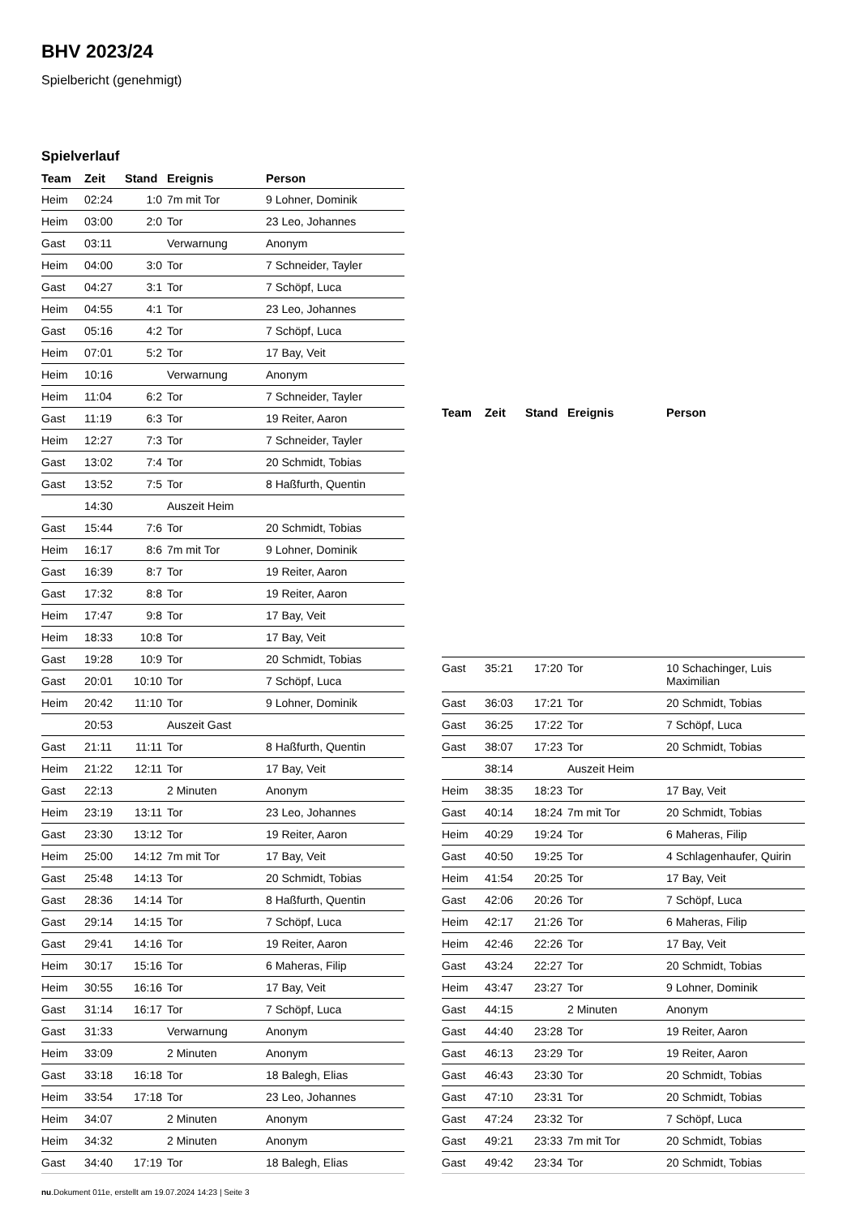BHV 2023/24
Spielbericht (genehmigt)
Spielverlauf
| Team | Zeit | Stand | Ereignis | Person |
| --- | --- | --- | --- | --- |
| Heim | 02:24 | 1:0 | 7m mit Tor | 9 Lohner, Dominik |
| Heim | 03:00 | 2:0 | Tor | 23 Leo, Johannes |
| Gast | 03:11 | | Verwarnung | Anonym |
| Heim | 04:00 | 3:0 | Tor | 7 Schneider, Tayler |
| Gast | 04:27 | 3:1 | Tor | 7 Schöpf, Luca |
| Heim | 04:55 | 4:1 | Tor | 23 Leo, Johannes |
| Gast | 05:16 | 4:2 | Tor | 7 Schöpf, Luca |
| Heim | 07:01 | 5:2 | Tor | 17 Bay, Veit |
| Heim | 10:16 | | Verwarnung | Anonym |
| Heim | 11:04 | 6:2 | Tor | 7 Schneider, Tayler |
| Gast | 11:19 | 6:3 | Tor | 19 Reiter, Aaron |
| Heim | 12:27 | 7:3 | Tor | 7 Schneider, Tayler |
| Gast | 13:02 | 7:4 | Tor | 20 Schmidt, Tobias |
| Gast | 13:52 | 7:5 | Tor | 8 Haßfurth, Quentin |
| | 14:30 | | Auszeit Heim | |
| Gast | 15:44 | 7:6 | Tor | 20 Schmidt, Tobias |
| Heim | 16:17 | 8:6 | 7m mit Tor | 9 Lohner, Dominik |
| Gast | 16:39 | 8:7 | Tor | 19 Reiter, Aaron |
| Gast | 17:32 | 8:8 | Tor | 19 Reiter, Aaron |
| Heim | 17:47 | 9:8 | Tor | 17 Bay, Veit |
| Heim | 18:33 | 10:8 | Tor | 17 Bay, Veit |
| Gast | 19:28 | 10:9 | Tor | 20 Schmidt, Tobias |
| Gast | 20:01 | 10:10 | Tor | 7 Schöpf, Luca |
| Heim | 20:42 | 11:10 | Tor | 9 Lohner, Dominik |
| | 20:53 | | Auszeit Gast | |
| Gast | 21:11 | 11:11 | Tor | 8 Haßfurth, Quentin |
| Heim | 21:22 | 12:11 | Tor | 17 Bay, Veit |
| Gast | 22:13 | | 2 Minuten | Anonym |
| Heim | 23:19 | 13:11 | Tor | 23 Leo, Johannes |
| Gast | 23:30 | 13:12 | Tor | 19 Reiter, Aaron |
| Heim | 25:00 | 14:12 | 7m mit Tor | 17 Bay, Veit |
| Gast | 25:48 | 14:13 | Tor | 20 Schmidt, Tobias |
| Gast | 28:36 | 14:14 | Tor | 8 Haßfurth, Quentin |
| Gast | 29:14 | 14:15 | Tor | 7 Schöpf, Luca |
| Gast | 29:41 | 14:16 | Tor | 19 Reiter, Aaron |
| Heim | 30:17 | 15:16 | Tor | 6 Maheras, Filip |
| Heim | 30:55 | 16:16 | Tor | 17 Bay, Veit |
| Gast | 31:14 | 16:17 | Tor | 7 Schöpf, Luca |
| Gast | 31:33 | | Verwarnung | Anonym |
| Heim | 33:09 | | 2 Minuten | Anonym |
| Gast | 33:18 | 16:18 | Tor | 18 Balegh, Elias |
| Heim | 33:54 | 17:18 | Tor | 23 Leo, Johannes |
| Heim | 34:07 | | 2 Minuten | Anonym |
| Heim | 34:32 | | 2 Minuten | Anonym |
| Gast | 34:40 | 17:19 | Tor | 18 Balegh, Elias |
| Team | Zeit | Stand | Ereignis | Person |
| --- | --- | --- | --- | --- |
| Gast | 35:21 | 17:20 | Tor | 10 Schachinger, Luis Maximilian |
| Gast | 36:03 | 17:21 | Tor | 20 Schmidt, Tobias |
| Gast | 36:25 | 17:22 | Tor | 7 Schöpf, Luca |
| Gast | 38:07 | 17:23 | Tor | 20 Schmidt, Tobias |
| | 38:14 | | Auszeit Heim | |
| Heim | 38:35 | 18:23 | Tor | 17 Bay, Veit |
| Gast | 40:14 | 18:24 | 7m mit Tor | 20 Schmidt, Tobias |
| Heim | 40:29 | 19:24 | Tor | 6 Maheras, Filip |
| Gast | 40:50 | 19:25 | Tor | 4 Schlagenhaufer, Quirin |
| Heim | 41:54 | 20:25 | Tor | 17 Bay, Veit |
| Gast | 42:06 | 20:26 | Tor | 7 Schöpf, Luca |
| Heim | 42:17 | 21:26 | Tor | 6 Maheras, Filip |
| Heim | 42:46 | 22:26 | Tor | 17 Bay, Veit |
| Gast | 43:24 | 22:27 | Tor | 20 Schmidt, Tobias |
| Heim | 43:47 | 23:27 | Tor | 9 Lohner, Dominik |
| Gast | 44:15 | | 2 Minuten | Anonym |
| Gast | 44:40 | 23:28 | Tor | 19 Reiter, Aaron |
| Gast | 46:13 | 23:29 | Tor | 19 Reiter, Aaron |
| Gast | 46:43 | 23:30 | Tor | 20 Schmidt, Tobias |
| Gast | 47:10 | 23:31 | Tor | 20 Schmidt, Tobias |
| Gast | 47:24 | 23:32 | Tor | 7 Schöpf, Luca |
| Gast | 49:21 | 23:33 | 7m mit Tor | 20 Schmidt, Tobias |
| Gast | 49:42 | 23:34 | Tor | 20 Schmidt, Tobias |
nu.Dokument 011e, erstellt am 19.07.2024 14:23 | Seite 3